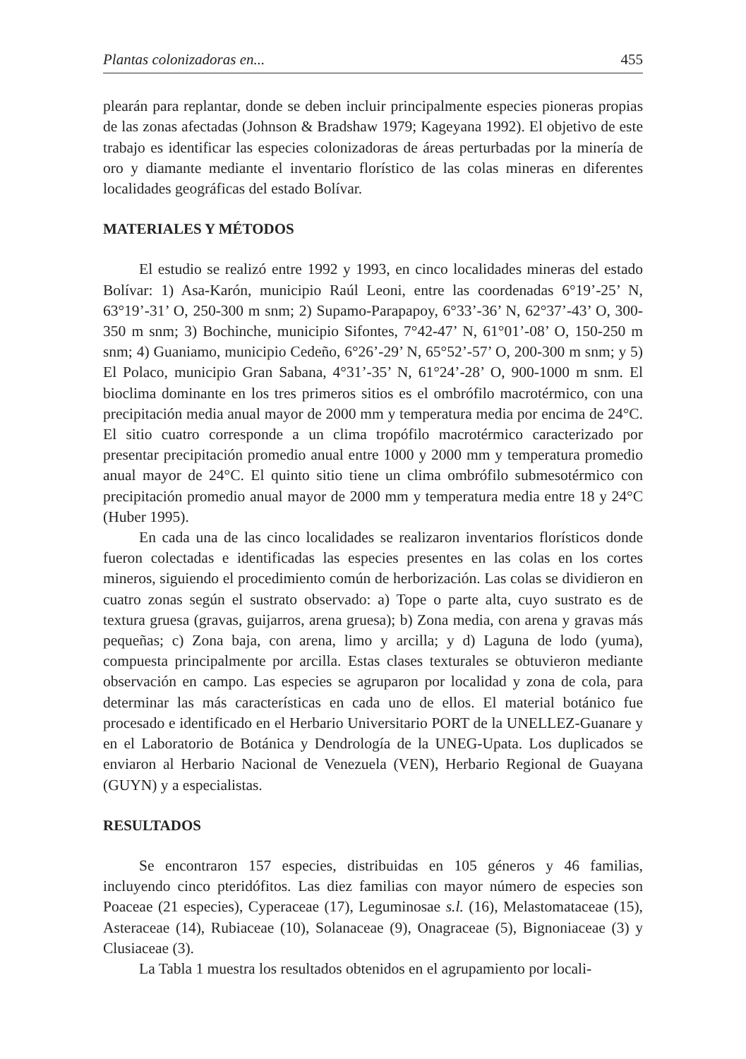Plantas colonizadoras en... 455
plearán para replantar, donde se deben incluir principalmente especies pioneras propias de las zonas afectadas (Johnson & Bradshaw 1979; Kageyana 1992). El objetivo de este trabajo es identificar las especies colonizadoras de áreas perturbadas por la minería de oro y diamante mediante el inventario florístico de las colas mineras en diferentes localidades geográficas del estado Bolívar.
MATERIALES Y MÉTODOS
El estudio se realizó entre 1992 y 1993, en cinco localidades mineras del estado Bolívar: 1) Asa-Karón, municipio Raúl Leoni, entre las coordenadas 6°19’-25’ N, 63°19’-31’ O, 250-300 m snm; 2) Supamo-Parapapoy, 6°33’-36’ N, 62°37’-43’ O, 300-350 m snm; 3) Bochinche, municipio Sifontes, 7°42-47’ N, 61°01’-08’ O, 150-250 m snm; 4) Guaniamo, municipio Cedeño, 6°26’-29’ N, 65°52’-57’ O, 200-300 m snm; y 5) El Polaco, municipio Gran Sabana, 4°31’-35’ N, 61°24’-28’ O, 900-1000 m snm. El bioclima dominante en los tres primeros sitios es el ombrófilo macrotérmico, con una precipitación media anual mayor de 2000 mm y temperatura media por encima de 24°C. El sitio cuatro corresponde a un clima tropófilo macrotérmico caracterizado por presentar precipitación promedio anual entre 1000 y 2000 mm y temperatura promedio anual mayor de 24°C. El quinto sitio tiene un clima ombrófilo submesotérmico con precipitación promedio anual mayor de 2000 mm y temperatura media entre 18 y 24°C (Huber 1995).
En cada una de las cinco localidades se realizaron inventarios florísticos donde fueron colectadas e identificadas las especies presentes en las colas en los cortes mineros, siguiendo el procedimiento común de herborización. Las colas se dividieron en cuatro zonas según el sustrato observado: a) Tope o parte alta, cuyo sustrato es de textura gruesa (gravas, guijarros, arena gruesa); b) Zona media, con arena y gravas más pequeñas; c) Zona baja, con arena, limo y arcilla; y d) Laguna de lodo (yuma), compuesta principalmente por arcilla. Estas clases texturales se obtuvieron mediante observación en campo. Las especies se agruparon por localidad y zona de cola, para determinar las más características en cada uno de ellos. El material botánico fue procesado e identificado en el Herbario Universitario PORT de la UNELLEZ-Guanare y en el Laboratorio de Botánica y Dendrología de la UNEG-Upata. Los duplicados se enviaron al Herbario Nacional de Venezuela (VEN), Herbario Regional de Guayana (GUYN) y a especialistas.
RESULTADOS
Se encontraron 157 especies, distribuidas en 105 géneros y 46 familias, incluyendo cinco pteridófitos. Las diez familias con mayor número de especies son Poaceae (21 especies), Cyperaceae (17), Leguminosae s.l. (16), Melastomataceae (15), Asteraceae (14), Rubiaceae (10), Solanaceae (9), Onagraceae (5), Bignoniaceae (3) y Clusiaceae (3).
La Tabla 1 muestra los resultados obtenidos en el agrupamiento por locali-